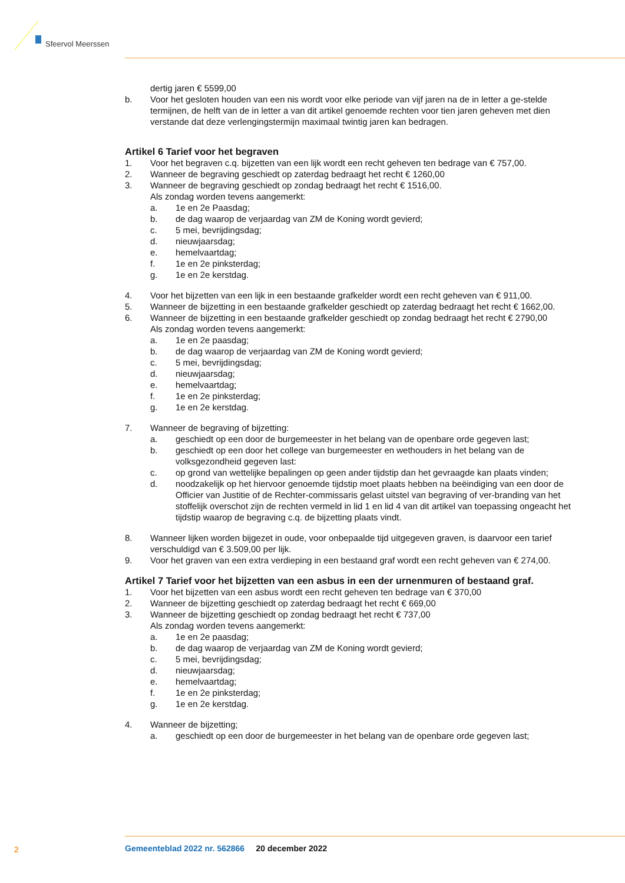Sfeervol Meerssen
dertig jaren € 5599,00
b. Voor het gesloten houden van een nis wordt voor elke periode van vijf jaren na de in letter a ge-stelde termijnen, de helft van de in letter a van dit artikel genoemde rechten voor tien jaren geheven met dien verstande dat deze verlengingstermijn maximaal twintig jaren kan bedragen.
Artikel 6 Tarief voor het begraven
1. Voor het begraven c.q. bijzetten van een lijk wordt een recht geheven ten bedrage van € 757,00.
2. Wanneer de begraving geschiedt op zaterdag bedraagt het recht € 1260,00
3. Wanneer de begraving geschiedt op zondag bedraagt het recht € 1516,00.
Als zondag worden tevens aangemerkt:
a. 1e en 2e Paasdag;
b. de dag waarop de verjaardag van ZM de Koning wordt gevierd;
c. 5 mei, bevrijdingsdag;
d. nieuwjaarsdag;
e. hemelvaartdag;
f. 1e en 2e pinksterdag;
g. 1e en 2e kerstdag.
4. Voor het bijzetten van een lijk in een bestaande grafkelder wordt een recht geheven van € 911,00.
5. Wanneer de bijzetting in een bestaande grafkelder geschiedt op zaterdag bedraagt het recht € 1662,00.
6. Wanneer de bijzetting in een bestaande grafkelder geschiedt op zondag bedraagt het recht € 2790,00
Als zondag worden tevens aangemerkt:
a. 1e en 2e paasdag;
b. de dag waarop de verjaardag van ZM de Koning wordt gevierd;
c. 5 mei, bevrijdingsdag;
d. nieuwjaarsdag;
e. hemelvaartdag;
f. 1e en 2e pinksterdag;
g. 1e en 2e kerstdag.
7. Wanneer de begraving of bijzetting:
a. geschiedt op een door de burgemeester in het belang van de openbare orde gegeven last;
b. geschiedt op een door het college van burgemeester en wethouders in het belang van de volksgezondheid gegeven last:
c. op grond van wettelijke bepalingen op geen ander tijdstip dan het gevraagde kan plaats vinden;
d. noodzakelijk op het hiervoor genoemde tijdstip moet plaats hebben na beëindiging van een door de Officier van Justitie of de Rechter-commissaris gelast uitstel van begraving of ver-branding van het stoffelijk overschot zijn de rechten vermeld in lid 1 en lid 4 van dit artikel van toepassing ongeacht het tijdstip waarop de begraving c.q. de bijzetting plaats vindt.
8. Wanneer lijken worden bijgezet in oude, voor onbepaalde tijd uitgegeven graven, is daarvoor een tarief verschuldigd van € 3.509,00 per lijk.
9. Voor het graven van een extra verdieping in een bestaand graf wordt een recht geheven van € 274,00.
Artikel 7 Tarief voor het bijzetten van een asbus in een der urnenmuren of bestaand graf.
1. Voor het bijzetten van een asbus wordt een recht geheven ten bedrage van € 370,00
2. Wanneer de bijzetting geschiedt op zaterdag bedraagt het recht € 669,00
3. Wanneer de bijzetting geschiedt op zondag bedraagt het recht € 737,00
Als zondag worden tevens aangemerkt:
a. 1e en 2e paasdag;
b. de dag waarop de verjaardag van ZM de Koning wordt gevierd;
c. 5 mei, bevrijdingsdag;
d. nieuwjaarsdag;
e. hemelvaartdag;
f. 1e en 2e pinksterdag;
g. 1e en 2e kerstdag.
4. Wanneer de bijzetting;
a. geschiedt op een door de burgemeester in het belang van de openbare orde gegeven last;
2
Gemeenteblad 2022 nr. 562866 20 december 2022